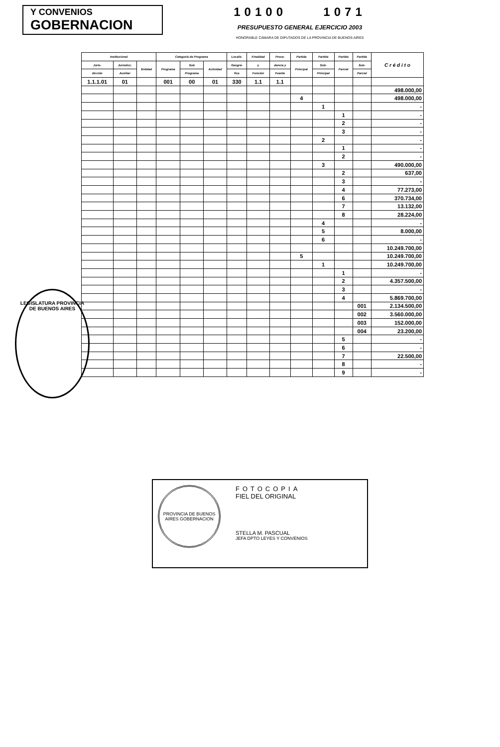Y CONVENIOS
GOBERNACION
10100 1071
PRESUPUESTO GENERAL EJERCICIO 2003
HONORABLE CÁMARA DE DIPUTADOS DE LA PROVINCIA DE BUENOS AIRES
| Institucional | | | Categoría de Programa | | | Localiz. | Finalidad | Proce- | Partida | Partida | Partida | Partida | C r é d i t o |
| --- | --- | --- | --- | --- | --- | --- | --- | --- | --- | --- | --- | --- | --- |
| Juris- | Jurisdicc. | Entidad | Programa | Sub | Actividad | Geográ- | y | dencia y | Principal | Sub- | Parcial | Sub- | |
| dicción | Auxiliar | | | Programa | | fica | Función | Fuente | | Principal | | Parcial | |
| 1.1.1.01 | 01 | | 001 | 00 | 01 | 330 | 1.1 | 1.1 | | | | | |
| | | | | | | | | | | | | | 498.000,00 |
| | | | | | | | | | 4 | | | | 498.000,00 |
| | | | | | | | | | | 1 | | | - |
| | | | | | | | | | | | 1 | | - |
| | | | | | | | | | | | 2 | | - |
| | | | | | | | | | | | 3 | | - |
| | | | | | | | | | | 2 | | | - |
| | | | | | | | | | | | 1 | | - |
| | | | | | | | | | | | 2 | | - |
| | | | | | | | | | | 3 | | | 490.000,00 |
| | | | | | | | | | | | 2 | | 637,00 |
| | | | | | | | | | | | 3 | | - |
| | | | | | | | | | | | 4 | | 77.273,00 |
| | | | | | | | | | | | 6 | | 370.734,00 |
| | | | | | | | | | | | 7 | | 13.132,00 |
| | | | | | | | | | | | 8 | | 28.224,00 |
| | | | | | | | | | | 4 | | | - |
| | | | | | | | | | | 5 | | | 8.000,00 |
| | | | | | | | | | | 6 | | | - |
| | | | | | | | | | | | | | 10.249.700,00 |
| | | | | | | | | | 5 | | | | 10.249.700,00 |
| | | | | | | | | | | 1 | | | 10.249.700,00 |
| | | | | | | | | | | | 1 | | - |
| | | | | | | | | | | | 2 | | 4.357.500,00 |
| | | | | | | | | | | | 3 | | - |
| | | | | | | | | | | | 4 | | 5.869.700,00 |
| | | | | | | | | | | | | 001 | 2.134.500,00 |
| | | | | | | | | | | | | 002 | 3.560.000,00 |
| | | | | | | | | | | | | 003 | 152.000,00 |
| | | | | | | | | | | | | 004 | 23.200,00 |
| | | | | | | | | | | | 5 | | - |
| | | | | | | | | | | | 6 | | - |
| | | | | | | | | | | | 7 | | 22.500,00 |
| | | | | | | | | | | | 8 | | - |
| | | | | | | | | | | | 9 | | - |
LEGISLATURA PROVINCIA DE BUENOS AIRES
PROVINCIA DE BUENOS AIRES GOBERNACION
FOTOCOPIA
FIEL DEL ORIGINAL
STELLA M. PASCUAL
JEFA DPTO LEYES Y CONVENIOS